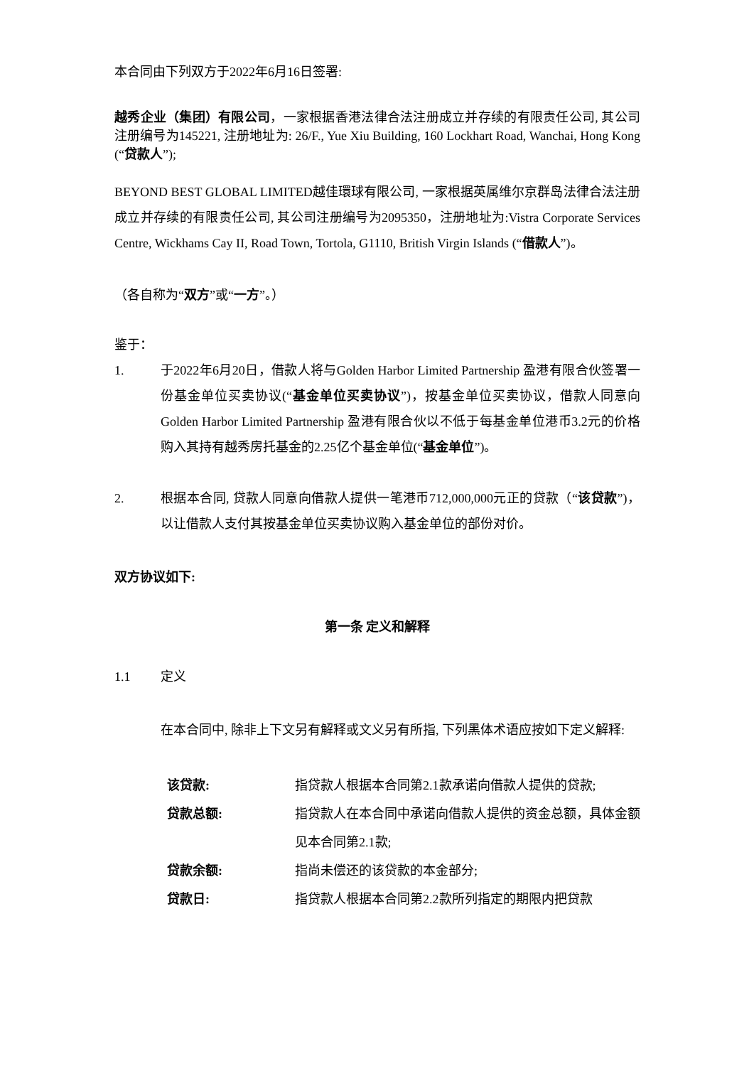本合同由下列双方于2022年6月16日签署:
越秀企业（集团）有限公司，一家根据香港法律合法注册成立并存续的有限责任公司, 其公司注册编号为145221, 注册地址为: 26/F., Yue Xiu Building, 160 Lockhart Road, Wanchai, Hong Kong (“贷款人”);
BEYOND BEST GLOBAL LIMITED越佳環球有限公司, 一家根据英属维尔京群岛法律合法注册成立并存续的有限责任公司, 其公司注册编号为2095350，注册地址为:Vistra Corporate Services Centre, Wickhams Cay II, Road Town, Tortola, G1110, British Virgin Islands (“借款人”)。
（各自称为“双方”或“一方”。）
鉴于：
1. 于2022年6月20日，借款人将与Golden Harbor Limited Partnership 盈港有限合伙签署一份基金单位买卖协议(“基金单位买卖协议”)，按基金单位买卖协议，借款人同意向 Golden Harbor Limited Partnership 盈港有限合伙以不低于每基金单位港币3.2元的价格购入其持有越秀房托基金的2.25亿个基金单位(“基金单位”)。
2. 根据本合同, 贷款人同意向借款人提供一笔港币712,000,000元正的贷款（“该贷款”)，以让借款人支付其按基金单位买卖协议购入基金单位的部份对价。
双方协议如下:
第一条 定义和解释
1.1 定义
在本合同中, 除非上下文另有解释或文义另有所指, 下列黑体术语应按如下定义解释:
该贷款: 指贷款人根据本合同第2.1款承诺向借款人提供的贷款;
贷款总额: 指贷款人在本合同中承诺向借款人提供的资金总额，具体金额见本合同第2.1款;
贷款余额: 指尚未偿还的该贷款的本金部分;
贷款日: 指贷款人根据本合同第2.2款所列指定的期限内把贷款